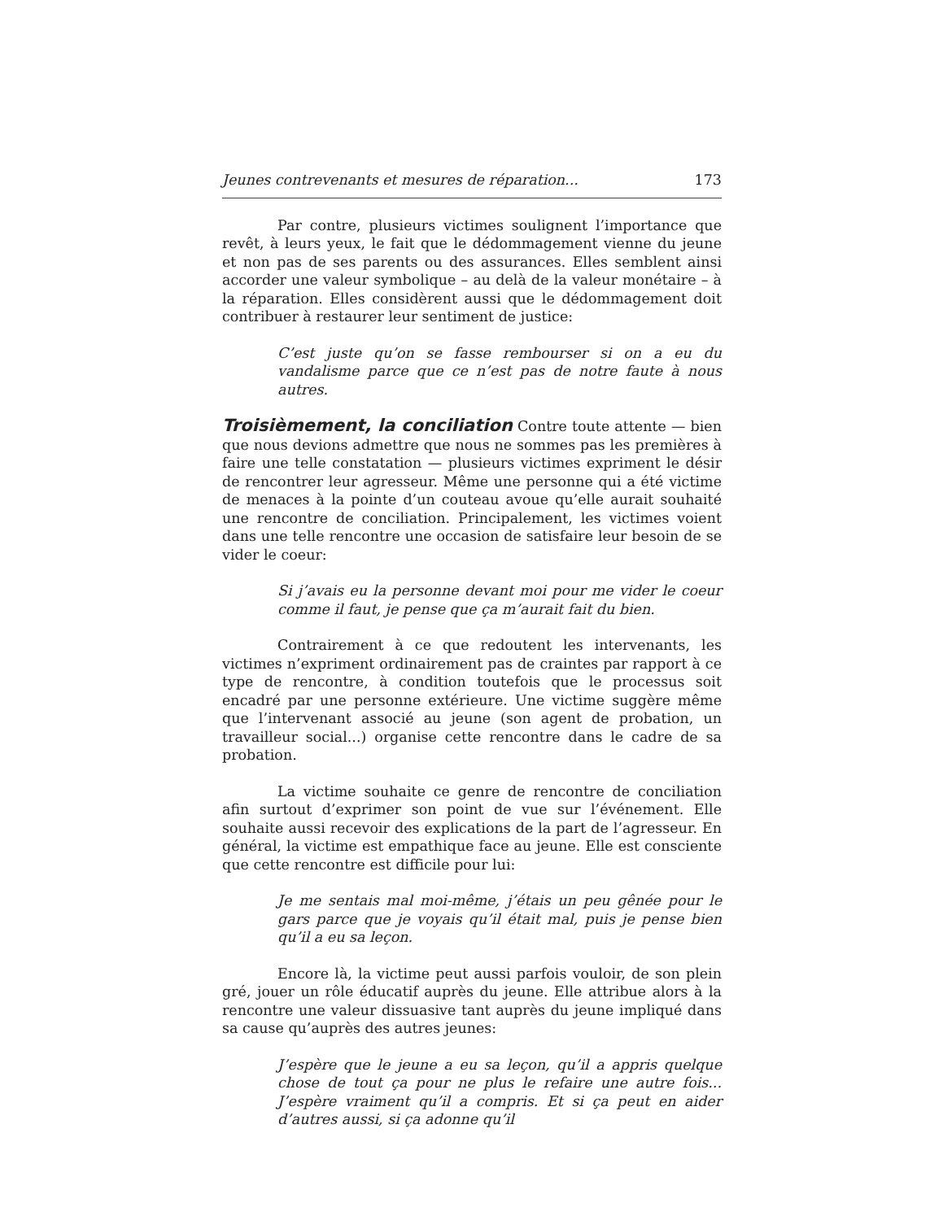Jeunes contrevenants et mesures de réparation... 173
Par contre, plusieurs victimes soulignent l’importance que revêt, à leurs yeux, le fait que le dédommagement vienne du jeune et non pas de ses parents ou des assurances. Elles semblent ainsi accorder une valeur symbolique – au delà de la valeur monétaire – à la réparation. Elles considèrent aussi que le dédommagement doit contribuer à restaurer leur sentiment de justice:
C’est juste qu’on se fasse rembourser si on a eu du vandalisme parce que ce n’est pas de notre faute à nous autres.
Troisièmement, la conciliation Contre toute attente — bien que nous devions admettre que nous ne sommes pas les premières à faire une telle constatation — plusieurs victimes expriment le désir de rencontrer leur agresseur. Même une personne qui a été victime de menaces à la pointe d’un couteau avoue qu’elle aurait souhaité une rencontre de conciliation. Principalement, les victimes voient dans une telle rencontre une occasion de satisfaire leur besoin de se vider le coeur:
Si j’avais eu la personne devant moi pour me vider le coeur comme il faut, je pense que ça m’aurait fait du bien.
Contrairement à ce que redoutent les intervenants, les victimes n’expriment ordinairement pas de craintes par rapport à ce type de rencontre, à condition toutefois que le processus soit encadré par une personne extérieure. Une victime suggère même que l’intervenant associé au jeune (son agent de probation, un travailleur social...) organise cette rencontre dans le cadre de sa probation.
La victime souhaite ce genre de rencontre de conciliation afin surtout d’exprimer son point de vue sur l’événement. Elle souhaite aussi recevoir des explications de la part de l’agresseur. En général, la victime est empathique face au jeune. Elle est consciente que cette rencontre est difficile pour lui:
Je me sentais mal moi-même, j’étais un peu gênée pour le gars parce que je voyais qu’il était mal, puis je pense bien qu’il a eu sa leçon.
Encore là, la victime peut aussi parfois vouloir, de son plein gré, jouer un rôle éducatif auprès du jeune. Elle attribue alors à la rencontre une valeur dissuasive tant auprès du jeune impliqué dans sa cause qu’auprès des autres jeunes:
J’espère que le jeune a eu sa leçon, qu’il a appris quelque chose de tout ça pour ne plus le refaire une autre fois... J’espère vraiment qu’il a compris. Et si ça peut en aider d’autres aussi, si ça adonne qu’il